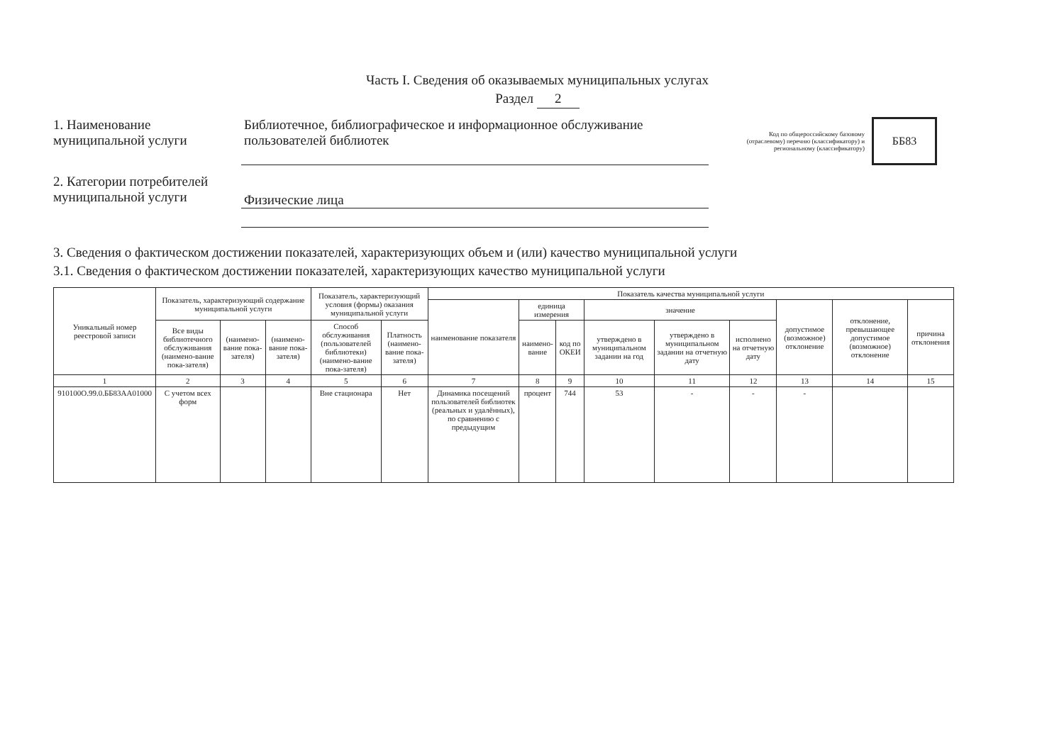Часть I. Сведения об оказываемых муниципальных услугах
Раздел 2
1. Наименование муниципальной услуги
Библиотечное, библиографическое и информационное обслуживание пользователей библиотек
Код по общероссийскому базовому (отраслевому) перечню (классификатору) и региональному (классификатору)
ББ83
2. Категории потребителей муниципальной услуги
Физические лица
3. Сведения о фактическом достижении показателей, характеризующих объем и (или) качество муниципальной услуги
3.1. Сведения о фактическом достижении показателей, характеризующих качество муниципальной услуги
| Уникальный номер реестровой записи | Показатель, характеризующий содержание муниципальной услуги | | | Показатель, характеризующий условия (формы) оказания муниципальной услуги | | Показатель качества муниципальной услуги | | | | | | | | |
| --- | --- | --- | --- | --- | --- | --- | --- | --- | --- | --- | --- | --- | --- | --- |
| | | | | | | наименование показателя | единица измерения | | значение | | | допустимое (возможное) отклонение | отклонение, превышающее допустимое (возможное) отклонение | причина отклонения |
| | Все виды библиотечного обслуживания (наимено-вание пока-зателя) | (наимено-вание пока-зателя) | (наимено-вание пока-зателя) | Способ обслуживания (пользователей библиотеки) (наимено-вание пока-зателя) | Платность (наимено-вание пока-зателя) | | наимено-вание | код по ОКЕИ | утверждено в муниципальном задании на год | утверждено в муниципальном задании на отчетную дату | исполнено на отчетную дату | | | |
| 1 | 2 | 3 | 4 | 5 | 6 | 7 | 8 | 9 | 10 | 11 | 12 | 13 | 14 | 15 |
| 910100О.99.0.ББ83АА01000 | С учетом всех форм | | | Вне стационара | Нет | Динамика посещений пользователей библиотек (реальных и удалённых), по сравнению с предыдущим | процент | 744 | 53 | - | - | - | | |